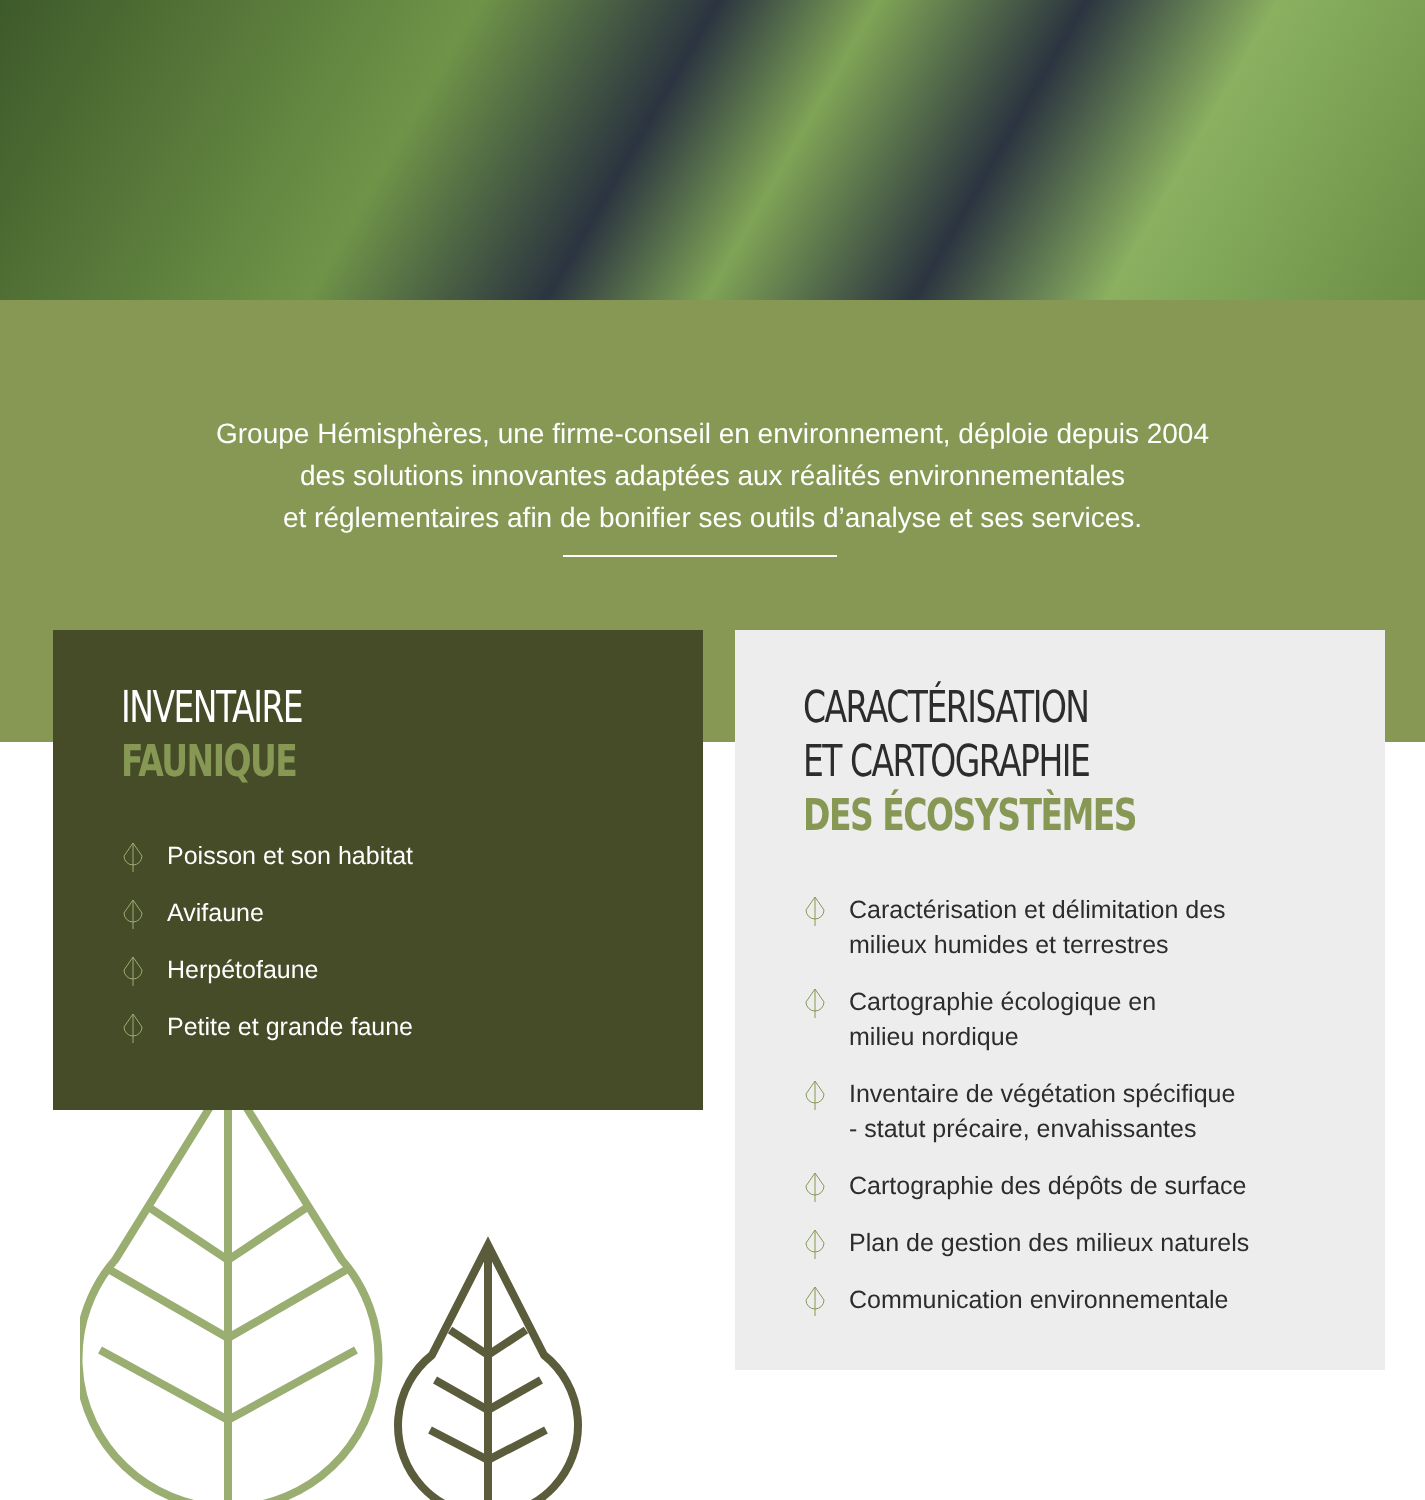Groupe Hémisphères, une firme-conseil en environnement, déploie depuis 2004
des solutions innovantes adaptées aux réalités environnementales
et réglementaires afin de bonifier ses outils d’analyse et ses services.
INVENTAIRE
FAUNIQUE
Poisson et son habitat
Avifaune
Herpétofaune
Petite et grande faune
CARACTÉRISATION
ET CARTOGRAPHIE
DES ÉCOSYSTÈMES
Caractérisation et délimitation des
milieux humides et terrestres
Cartographie écologique en
milieu nordique
Inventaire de végétation spécifique
- statut précaire, envahissantes
Cartographie des dépôts de surface
Plan de gestion des milieux naturels
Communication environnementale